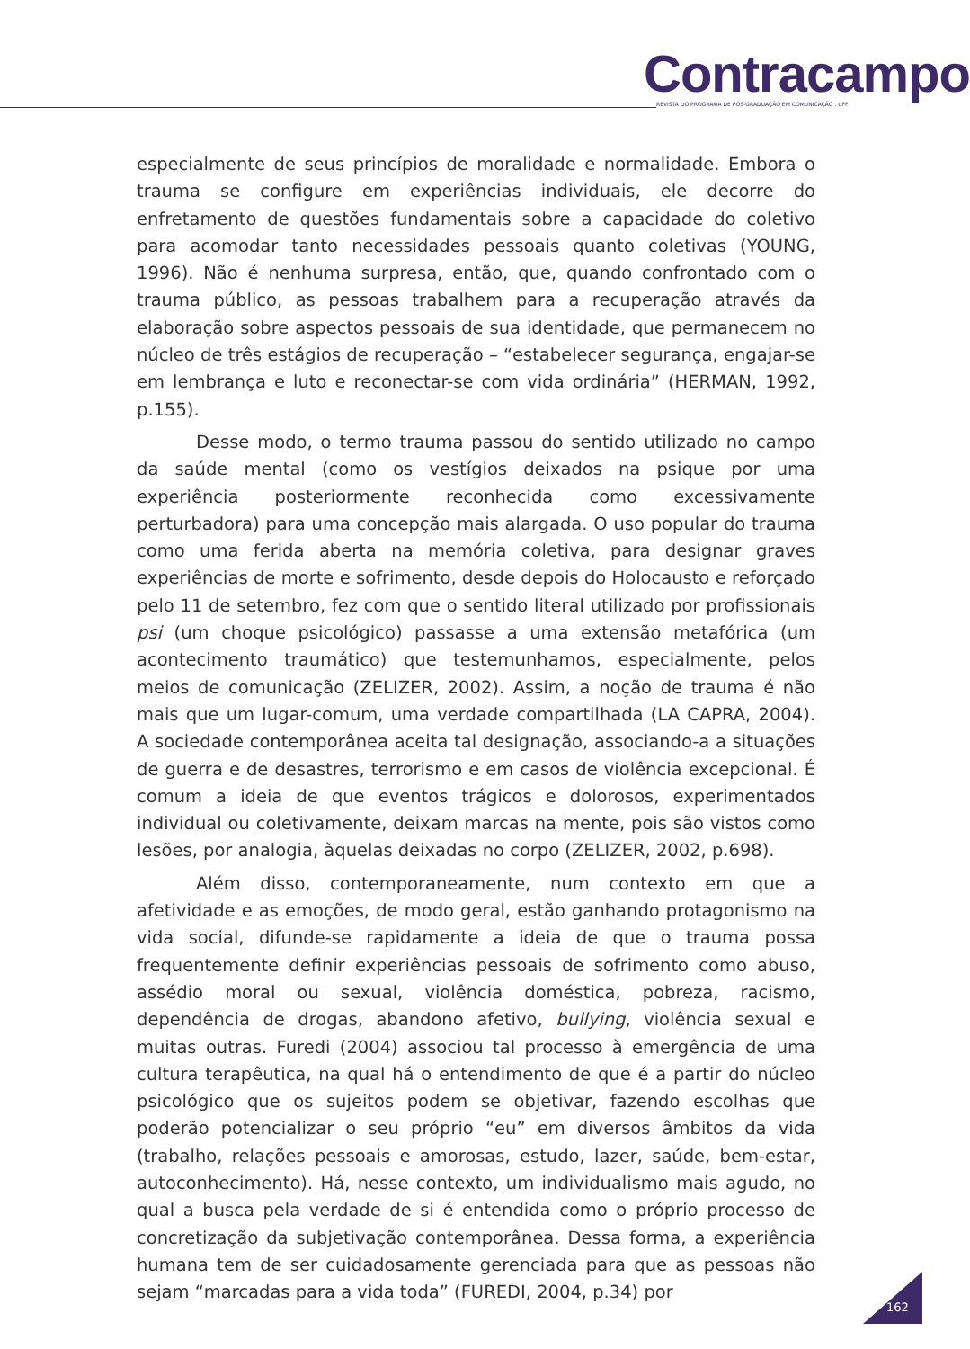Contracampo
REVISTA DO PROGRAMA DE PÓS-GRADUAÇÃO EM COMUNICAÇÃO . UFF
especialmente de seus princípios de moralidade e normalidade. Embora o trauma se configure em experiências individuais, ele decorre do enfretamento de questões fundamentais sobre a capacidade do coletivo para acomodar tanto necessidades pessoais quanto coletivas (YOUNG, 1996). Não é nenhuma surpresa, então, que, quando confrontado com o trauma público, as pessoas trabalhem para a recuperação através da elaboração sobre aspectos pessoais de sua identidade, que permanecem no núcleo de três estágios de recuperação – “estabelecer segurança, engajar-se em lembrança e luto e reconectar-se com vida ordinária” (HERMAN, 1992, p.155).
Desse modo, o termo trauma passou do sentido utilizado no campo da saúde mental (como os vestígios deixados na psique por uma experiência posteriormente reconhecida como excessivamente perturbadora) para uma concepção mais alargada. O uso popular do trauma como uma ferida aberta na memória coletiva, para designar graves experiências de morte e sofrimento, desde depois do Holocausto e reforçado pelo 11 de setembro, fez com que o sentido literal utilizado por profissionais psi (um choque psicológico) passasse a uma extensão metafórica (um acontecimento traumático) que testemunhamos, especialmente, pelos meios de comunicação (ZELIZER, 2002). Assim, a noção de trauma é não mais que um lugar-comum, uma verdade compartilhada (LA CAPRA, 2004). A sociedade contemporânea aceita tal designação, associando-a a situações de guerra e de desastres, terrorismo e em casos de violência excepcional. É comum a ideia de que eventos trágicos e dolorosos, experimentados individual ou coletivamente, deixam marcas na mente, pois são vistos como lesões, por analogia, àquelas deixadas no corpo (ZELIZER, 2002, p.698).
Além disso, contemporaneamente, num contexto em que a afetividade e as emoções, de modo geral, estão ganhando protagonismo na vida social, difunde-se rapidamente a ideia de que o trauma possa frequentemente definir experiências pessoais de sofrimento como abuso, assédio moral ou sexual, violência doméstica, pobreza, racismo, dependência de drogas, abandono afetivo, bullying, violência sexual e muitas outras. Furedi (2004) associou tal processo à emergência de uma cultura terapêutica, na qual há o entendimento de que é a partir do núcleo psicológico que os sujeitos podem se objetivar, fazendo escolhas que poderão potencializar o seu próprio “eu” em diversos âmbitos da vida (trabalho, relações pessoais e amorosas, estudo, lazer, saúde, bem-estar, autoconhecimento). Há, nesse contexto, um individualismo mais agudo, no qual a busca pela verdade de si é entendida como o próprio processo de concretização da subjetivação contemporânea. Dessa forma, a experiência humana tem de ser cuidadosamente gerenciada para que as pessoas não sejam “marcadas para a vida toda” (FUREDI, 2004, p.34) por
162